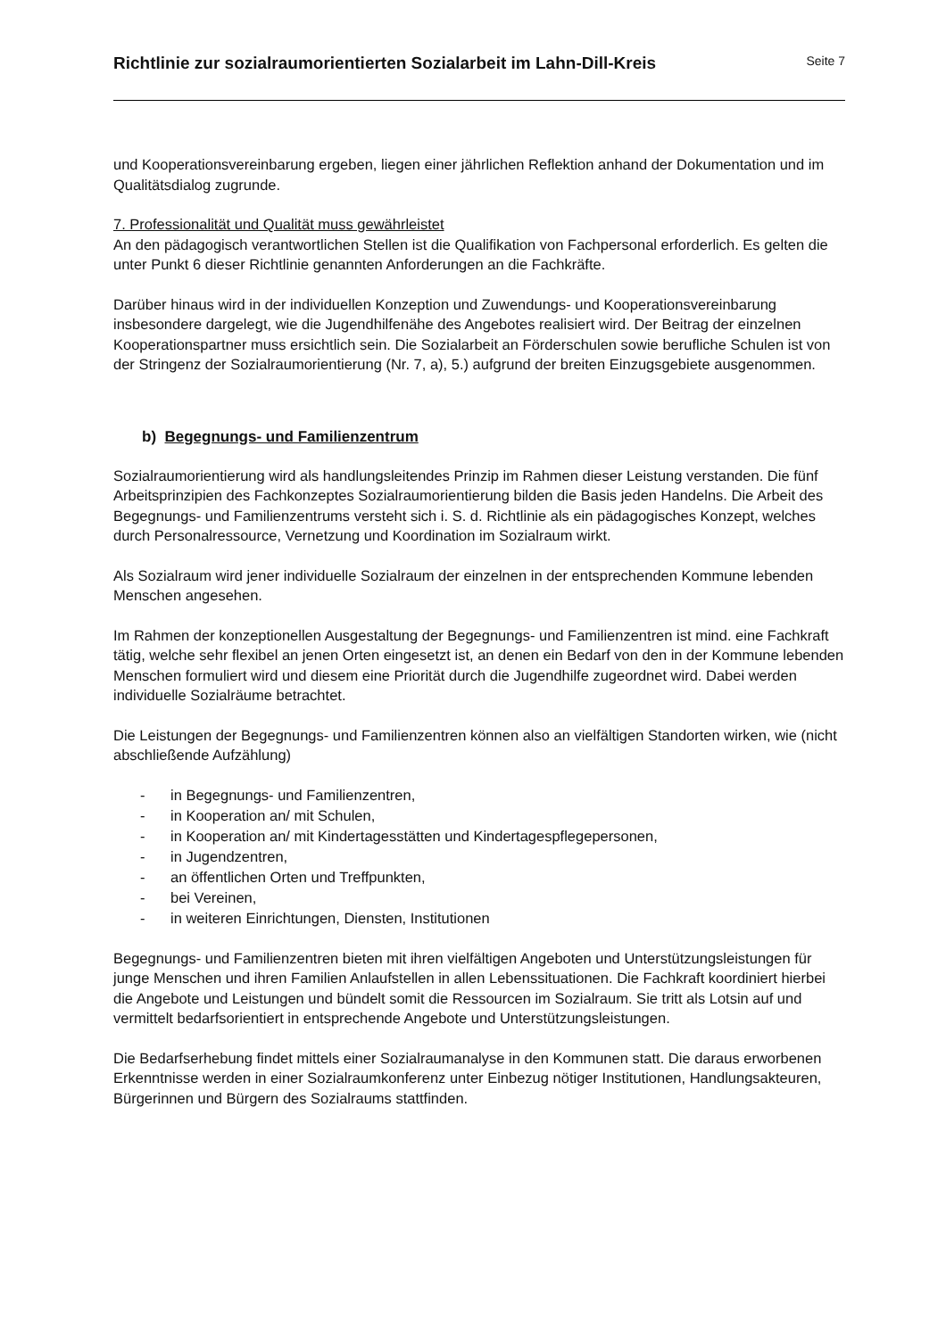Richtlinie zur sozialraumorientierten Sozialarbeit im Lahn-Dill-Kreis
Seite 7
und Kooperationsvereinbarung ergeben, liegen einer jährlichen Reflektion anhand der Dokumentation und im Qualitätsdialog zugrunde.
7. Professionalität und Qualität muss gewährleistet
An den pädagogisch verantwortlichen Stellen ist die Qualifikation von Fachpersonal erforderlich. Es gelten die unter Punkt 6 dieser Richtlinie genannten Anforderungen an die Fachkräfte.
Darüber hinaus wird in der individuellen Konzeption und Zuwendungs- und Kooperationsvereinbarung insbesondere dargelegt, wie die Jugendhilfenähe des Angebotes realisiert wird. Der Beitrag der einzelnen Kooperationspartner muss ersichtlich sein. Die Sozialarbeit an Förderschulen sowie berufliche Schulen ist von der Stringenz der Sozialraumorientierung (Nr. 7, a), 5.) aufgrund der breiten Einzugsgebiete ausgenommen.
b) Begegnungs- und Familienzentrum
Sozialraumorientierung wird als handlungsleitendes Prinzip im Rahmen dieser Leistung verstanden. Die fünf Arbeitsprinzipien des Fachkonzeptes Sozialraumorientierung bilden die Basis jeden Handelns. Die Arbeit des Begegnungs- und Familienzentrums versteht sich i. S. d. Richtlinie als ein pädagogisches Konzept, welches durch Personalressource, Vernetzung und Koordination im Sozialraum wirkt.
Als Sozialraum wird jener individuelle Sozialraum der einzelnen in der entsprechenden Kommune lebenden Menschen angesehen.
Im Rahmen der konzeptionellen Ausgestaltung der Begegnungs- und Familienzentren ist mind. eine Fachkraft tätig, welche sehr flexibel an jenen Orten eingesetzt ist, an denen ein Bedarf von den in der Kommune lebenden Menschen formuliert wird und diesem eine Priorität durch die Jugendhilfe zugeordnet wird. Dabei werden individuelle Sozialräume betrachtet.
Die Leistungen der Begegnungs- und Familienzentren können also an vielfältigen Standorten wirken, wie (nicht abschließende Aufzählung)
- in Begegnungs- und Familienzentren,
- in Kooperation an/ mit Schulen,
- in Kooperation an/ mit Kindertagesstätten und Kindertagespflegepersonen,
- in Jugendzentren,
- an öffentlichen Orten und Treffpunkten,
- bei Vereinen,
- in weiteren Einrichtungen, Diensten, Institutionen
Begegnungs- und Familienzentren bieten mit ihren vielfältigen Angeboten und Unterstützungsleistungen für junge Menschen und ihren Familien Anlaufstellen in allen Lebenssituationen. Die Fachkraft koordiniert hierbei die Angebote und Leistungen und bündelt somit die Ressourcen im Sozialraum. Sie tritt als Lotsin auf und vermittelt bedarfsorientiert in entsprechende Angebote und Unterstützungsleistungen.
Die Bedarfserhebung findet mittels einer Sozialraumanalyse in den Kommunen statt. Die daraus erworbenen Erkenntnisse werden in einer Sozialraumkonferenz unter Einbezug nötiger Institutionen, Handlungsakteuren, Bürgerinnen und Bürgern des Sozialraums stattfinden.